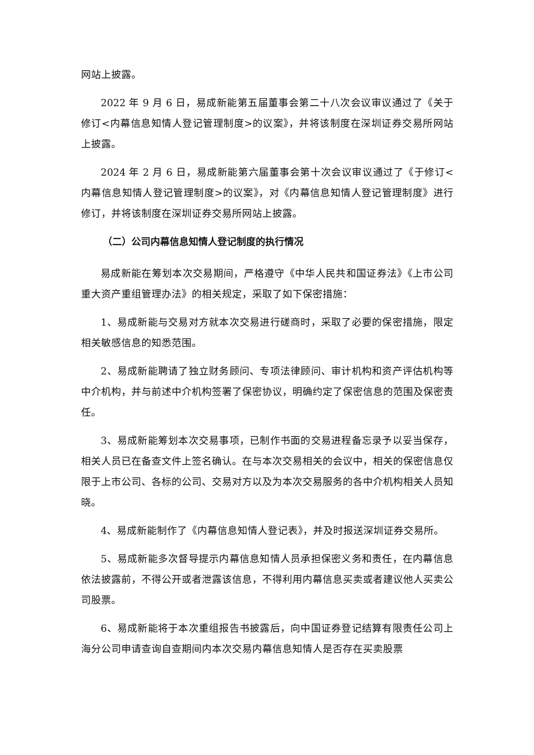网站上披露。
2022 年 9 月 6 日，易成新能第五届董事会第二十八次会议审议通过了《关于修订<内幕信息知情人登记管理制度>的议案》，并将该制度在深圳证券交易所网站上披露。
2024 年 2 月 6 日，易成新能第六届董事会第十次会议审议通过了《于修订<内幕信息知情人登记管理制度>的议案》，对《内幕信息知情人登记管理制度》进行修订，并将该制度在深圳证券交易所网站上披露。
（二）公司内幕信息知情人登记制度的执行情况
易成新能在筹划本次交易期间，严格遵守《中华人民共和国证券法》《上市公司重大资产重组管理办法》的相关规定，采取了如下保密措施：
1、易成新能与交易对方就本次交易进行磋商时，采取了必要的保密措施，限定相关敏感信息的知悉范围。
2、易成新能聘请了独立财务顾问、专项法律顾问、审计机构和资产评估机构等中介机构，并与前述中介机构签署了保密协议，明确约定了保密信息的范围及保密责任。
3、易成新能筹划本次交易事项，已制作书面的交易进程备忘录予以妥当保存，相关人员已在备查文件上签名确认。在与本次交易相关的会议中，相关的保密信息仅限于上市公司、各标的公司、交易对方以及为本次交易服务的各中介机构相关人员知晓。
4、易成新能制作了《内幕信息知情人登记表》，并及时报送深圳证券交易所。
5、易成新能多次督导提示内幕信息知情人员承担保密义务和责任，在内幕信息依法披露前，不得公开或者泄露该信息，不得利用内幕信息买卖或者建议他人买卖公司股票。
6、易成新能将于本次重组报告书披露后，向中国证券登记结算有限责任公司上海分公司申请查询自查期间内本次交易内幕信息知情人是否存在买卖股票